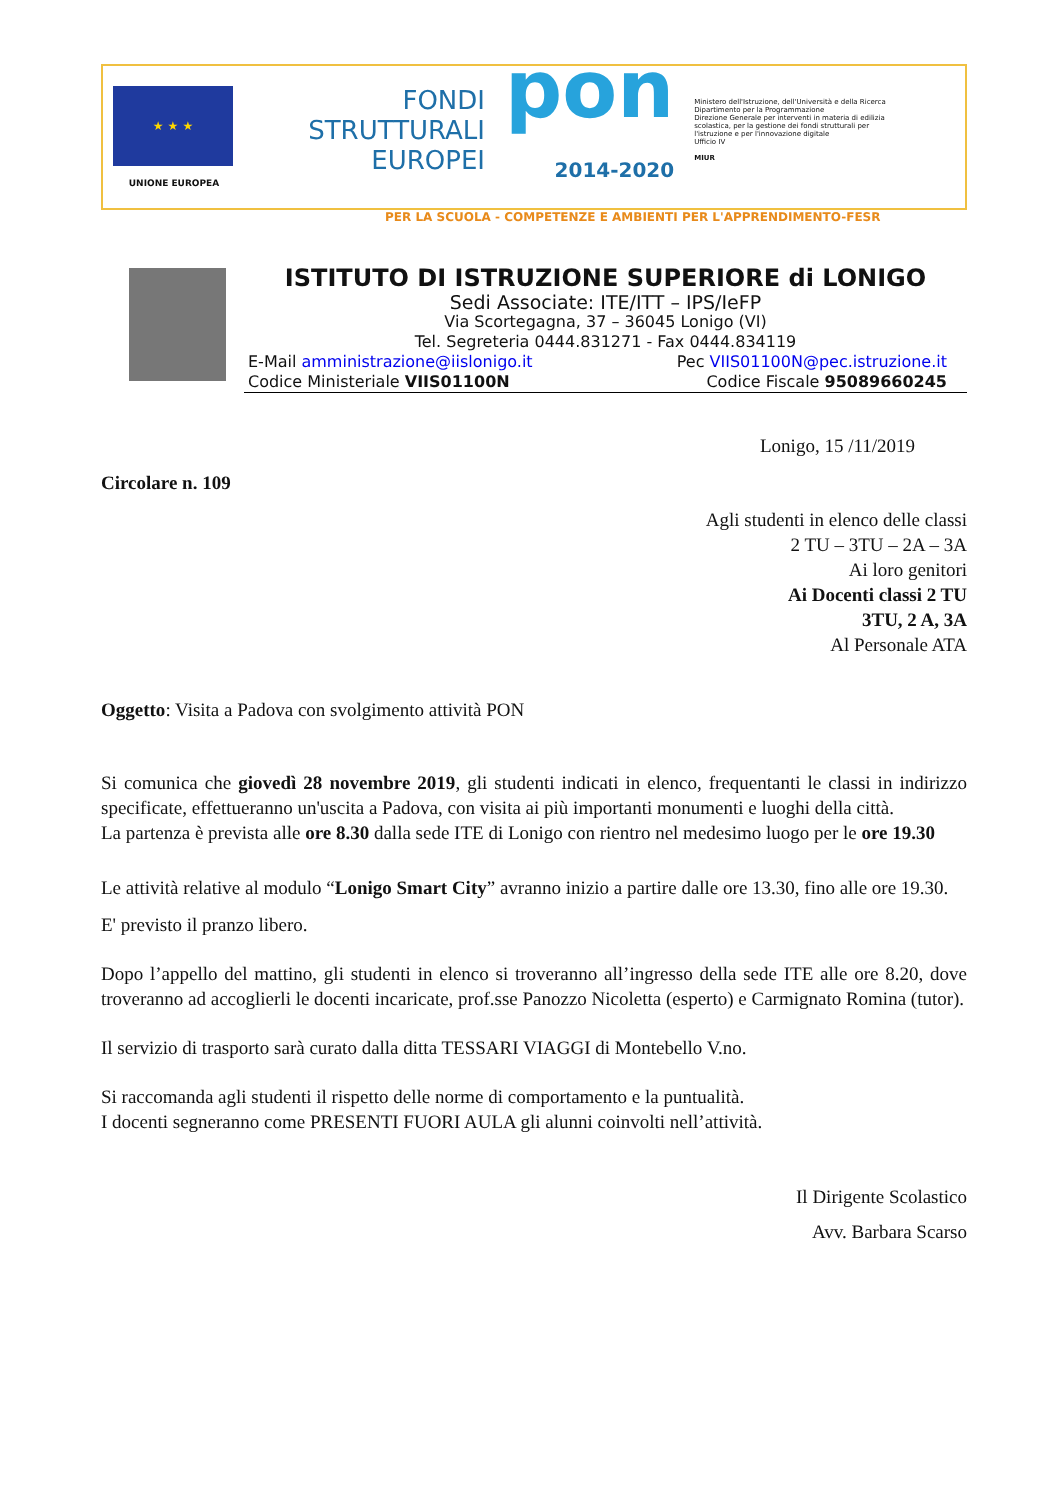★ ★ ★
UNIONE EUROPEA
FONDI
STRUTTURALI
EUROPEI
pon
2014-2020
Ministero dell'Istruzione, dell'Università e della Ricerca
Dipartimento per la Programmazione
Direzione Generale per interventi in materia di edilizia scolastica, per la gestione dei fondi strutturali per l'istruzione e per l'innovazione digitale
Ufficio IV
MIUR
PER LA SCUOLA - COMPETENZE E AMBIENTI PER L'APPRENDIMENTO-FESR
ISTITUTO DI ISTRUZIONE SUPERIORE di LONIGO
Sedi Associate: ITE/ITT – IPS/IeFP
Via Scortegagna, 37 – 36045 Lonigo (VI)
Tel. Segreteria 0444.831271 - Fax 0444.834119
E-Mail amministrazione@iislonigo.it Pec VIIS01100N@pec.istruzione.it
Codice Ministeriale VIIS01100N Codice Fiscale 95089660245
Lonigo, 15 /11/2019
Circolare n. 109
Agli studenti in elenco delle classi
2 TU – 3TU – 2A – 3A
Ai loro genitori
Ai Docenti classi 2 TU
3TU, 2 A, 3A
Al Personale ATA
Oggetto: Visita a Padova con svolgimento attività PON
Si comunica che giovedì 28 novembre 2019, gli studenti indicati in elenco, frequentanti le classi in indirizzo specificate, effettueranno un'uscita a Padova, con visita ai più importanti monumenti e luoghi della città.
La partenza è prevista alle ore 8.30 dalla sede ITE di Lonigo con rientro nel medesimo luogo per le ore 19.30
Le attività relative al modulo “Lonigo Smart City” avranno inizio a partire dalle ore 13.30, fino alle ore 19.30.
E' previsto il pranzo libero.
Dopo l’appello del mattino, gli studenti in elenco si troveranno all’ingresso della sede ITE alle ore 8.20, dove troveranno ad accoglierli le docenti incaricate, prof.sse Panozzo Nicoletta (esperto) e Carmignato Romina (tutor).
Il servizio di trasporto sarà curato dalla ditta TESSARI VIAGGI di Montebello V.no.
Si raccomanda agli studenti il rispetto delle norme di comportamento e la puntualità.
I docenti segneranno come PRESENTI FUORI AULA gli alunni coinvolti nell’attività.
Il Dirigente Scolastico
Avv. Barbara Scarso